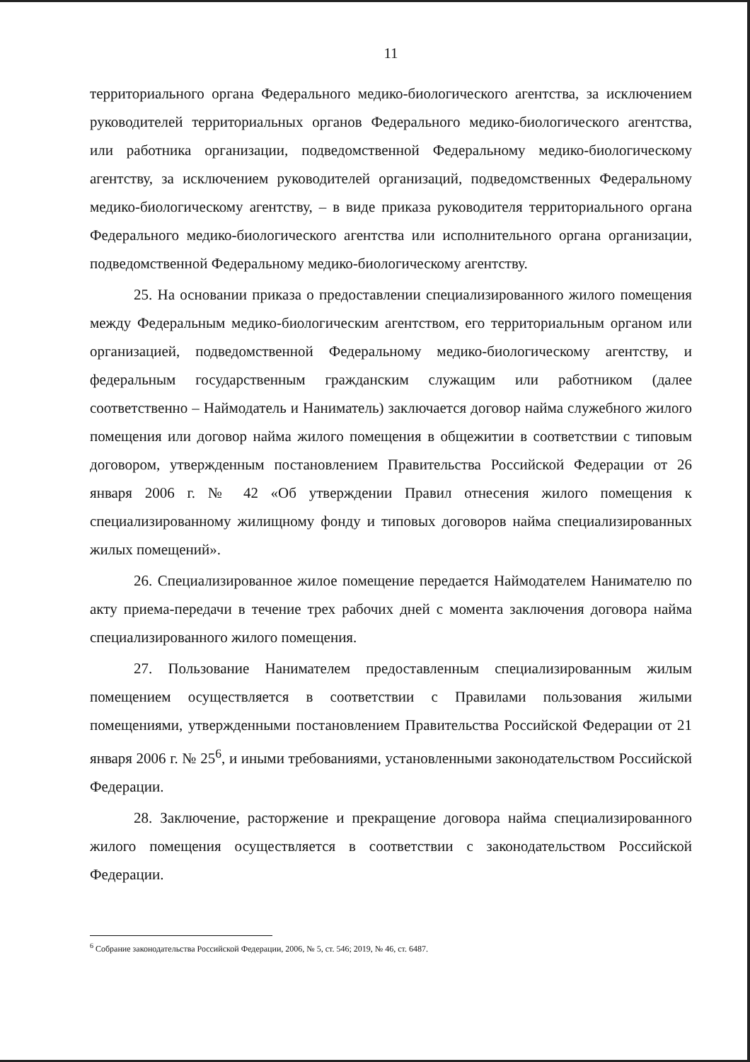11
территориального органа Федерального медико-биологического агентства, за исключением руководителей территориальных органов Федерального медико-биологического агентства, или работника организации, подведомственной Федеральному медико-биологическому агентству, за исключением руководителей организаций, подведомственных Федеральному медико-биологическому агентству, – в виде приказа руководителя территориального органа Федерального медико-биологического агентства или исполнительного органа организации, подведомственной Федеральному медико-биологическому агентству.
25. На основании приказа о предоставлении специализированного жилого помещения между Федеральным медико-биологическим агентством, его территориальным органом или организацией, подведомственной Федеральному медико-биологическому агентству, и федеральным государственным гражданским служащим или работником (далее соответственно – Наймодатель и Наниматель) заключается договор найма служебного жилого помещения или договор найма жилого помещения в общежитии в соответствии с типовым договором, утвержденным постановлением Правительства Российской Федерации от 26 января 2006 г. № 42 «Об утверждении Правил отнесения жилого помещения к специализированному жилищному фонду и типовых договоров найма специализированных жилых помещений».
26. Специализированное жилое помещение передается Наймодателем Нанимателю по акту приема-передачи в течение трех рабочих дней с момента заключения договора найма специализированного жилого помещения.
27. Пользование Нанимателем предоставленным специализированным жилым помещением осуществляется в соответствии с Правилами пользования жилыми помещениями, утвержденными постановлением Правительства Российской Федерации от 21 января 2006 г. № 25<sup>6</sup>, и иными требованиями, установленными законодательством Российской Федерации.
28. Заключение, расторжение и прекращение договора найма специализированного жилого помещения осуществляется в соответствии с законодательством Российской Федерации.
<sup>6</sup> Собрание законодательства Российской Федерации, 2006, № 5, ст. 546; 2019, № 46, ст. 6487.